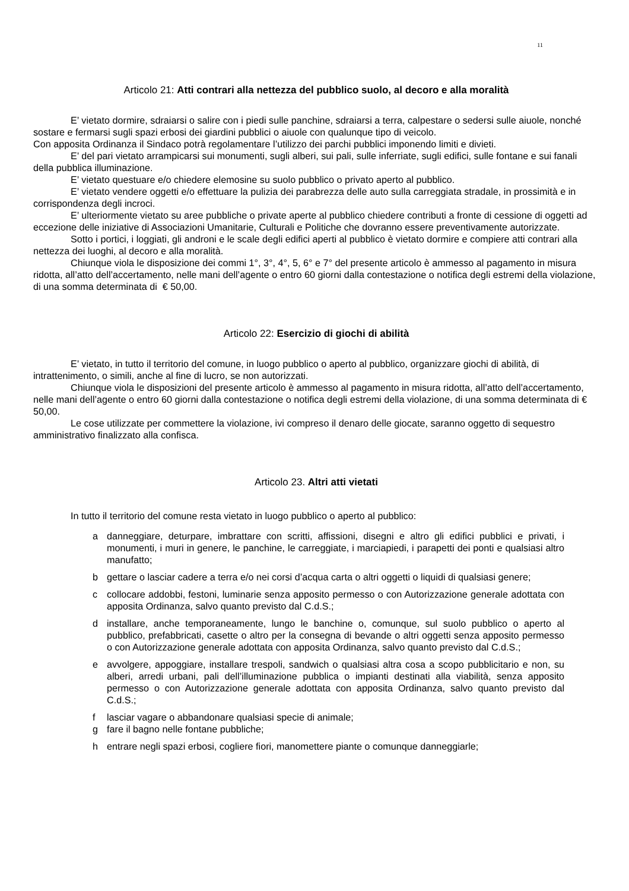11
Articolo 21: Atti contrari alla nettezza del pubblico suolo, al decoro e alla moralità
E’ vietato dormire, sdraiarsi o salire con i piedi sulle panchine, sdraiarsi a terra, calpestare o sedersi sulle aiuole, nonché sostare e fermarsi sugli spazi erbosi dei giardini pubblici o aiuole con qualunque tipo di veicolo.
Con apposita Ordinanza il Sindaco potrà regolamentare l’utilizzo dei parchi pubblici imponendo limiti e divieti.
E’ del pari vietato arrampicarsi sui monumenti, sugli alberi, sui pali, sulle inferriate, sugli edifici, sulle fontane e sui fanali della pubblica illuminazione.
E’ vietato questuare e/o chiedere elemosine su suolo pubblico o privato aperto al pubblico.
E’ vietato vendere oggetti e/o effettuare la pulizia dei parabrezza delle auto sulla carreggiata stradale, in prossimità e in corrispondenza degli incroci.
E’ ulteriormente vietato su aree pubbliche o private aperte al pubblico chiedere contributi a fronte di cessione di oggetti ad eccezione delle iniziative di Associazioni Umanitarie, Culturali e Politiche che dovranno essere preventivamente autorizzate.
Sotto i portici, i loggiati, gli androni e le scale degli edifici aperti al pubblico è vietato dormire e compiere atti contrari alla nettezza dei luoghi, al decoro e alla moralità.
Chiunque viola le disposizione dei commi 1°, 3°, 4°, 5, 6° e 7° del presente articolo è ammesso al pagamento in misura ridotta, all’atto dell’accertamento, nelle mani dell’agente o entro 60 giorni dalla contestazione o notifica degli estremi della violazione, di una somma determinata di € 50,00.
Articolo 22: Esercizio di giochi di abilità
E’ vietato, in tutto il territorio del comune, in luogo pubblico o aperto al pubblico, organizzare giochi di abilità, di intrattenimento, o simili, anche al fine di lucro, se non autorizzati.
Chiunque viola le disposizioni del presente articolo è ammesso al pagamento in misura ridotta, all’atto dell’accertamento, nelle mani dell’agente o entro 60 giorni dalla contestazione o notifica degli estremi della violazione, di una somma determinata di € 50,00.
Le cose utilizzate per commettere la violazione, ivi compreso il denaro delle giocate, saranno oggetto di sequestro amministrativo finalizzato alla confisca.
Articolo 23. Altri atti vietati
In tutto il territorio del comune resta vietato in luogo pubblico o aperto al pubblico:
a danneggiare, deturpare, imbrattare con scritti, affissioni, disegni e altro gli edifici pubblici e privati, i monumenti, i muri in genere, le panchine, le carreggiate, i marciapiedi, i parapetti dei ponti e qualsiasi altro manufatto;
b gettare o lasciar cadere a terra e/o nei corsi d’acqua carta o altri oggetti o liquidi di qualsiasi genere;
c collocare addobbi, festoni, luminarie senza apposito permesso o con Autorizzazione generale adottata con apposita Ordinanza, salvo quanto previsto dal C.d.S.;
d installare, anche temporaneamente, lungo le banchine o, comunque, sul suolo pubblico o aperto al pubblico, prefabbricati, casette o altro per la consegna di bevande o altri oggetti senza apposito permesso o con Autorizzazione generale adottata con apposita Ordinanza, salvo quanto previsto dal C.d.S.;
e avvolgere, appoggiare, installare trespoli, sandwich o qualsiasi altra cosa a scopo pubblicitario e non, su alberi, arredi urbani, pali dell’illuminazione pubblica o impianti destinati alla viabilità, senza apposito permesso o con Autorizzazione generale adottata con apposita Ordinanza, salvo quanto previsto dal C.d.S.;
f lasciar vagare o abbandonare qualsiasi specie di animale;
g fare il bagno nelle fontane pubbliche;
h entrare negli spazi erbosi, cogliere fiori, manomettere piante o comunque danneggiarle;